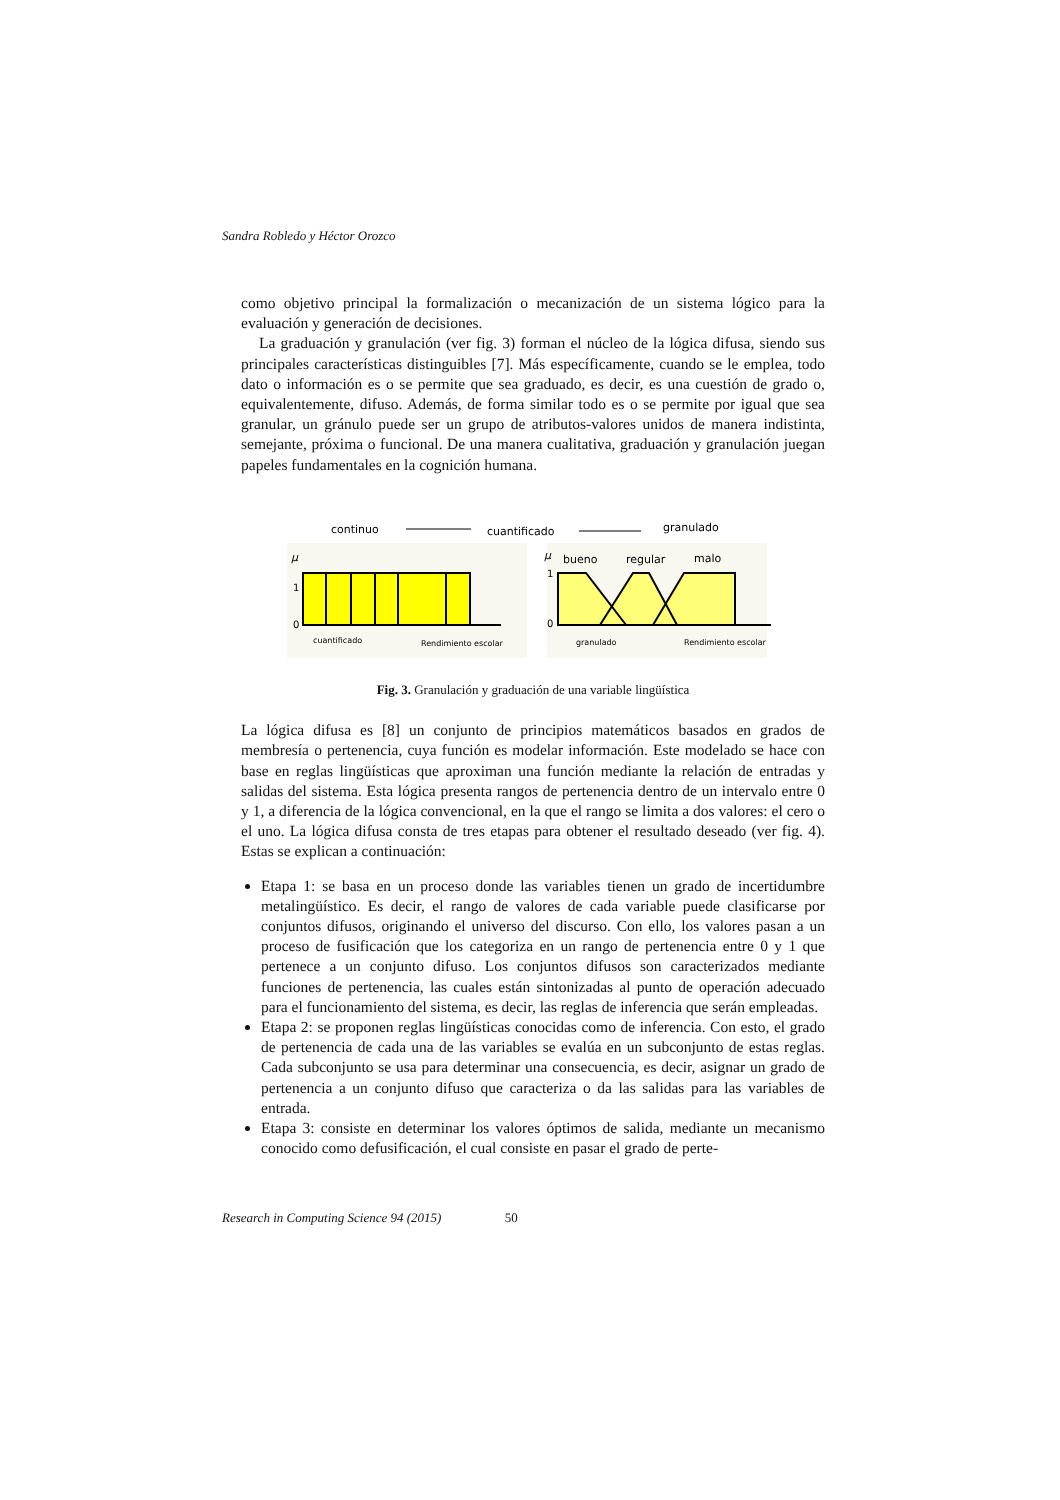Sandra Robledo y Héctor Orozco
como objetivo principal la formalización o mecanización de un sistema lógico para la evaluación y generación de decisiones.
La graduación y granulación (ver fig. 3) forman el núcleo de la lógica difusa, siendo sus principales características distinguibles [7]. Más específicamente, cuando se le emplea, todo dato o información es o se permite que sea graduado, es decir, es una cuestión de grado o, equivalentemente, difuso. Además, de forma similar todo es o se permite por igual que sea granular, un gránulo puede ser un grupo de atributos-valores unidos de manera indistinta, semejante, próxima o funcional. De una manera cualitativa, graduación y granulación juegan papeles fundamentales en la cognición humana.
continuo
cuantificado
granulado
μ
1
0
cuantificado
Rendimiento escolar
μ
1
0
bueno
regular
malo
granulado
Rendimiento escolar
Fig. 3. Granulación y graduación de una variable lingüística
La lógica difusa es [8] un conjunto de principios matemáticos basados en grados de membresía o pertenencia, cuya función es modelar información. Este modelado se hace con base en reglas lingüísticas que aproximan una función mediante la relación de entradas y salidas del sistema. Esta lógica presenta rangos de pertenencia dentro de un intervalo entre 0 y 1, a diferencia de la lógica convencional, en la que el rango se limita a dos valores: el cero o el uno. La lógica difusa consta de tres etapas para obtener el resultado deseado (ver fig. 4). Estas se explican a continuación:
Etapa 1: se basa en un proceso donde las variables tienen un grado de incertidumbre metalingüístico. Es decir, el rango de valores de cada variable puede clasificarse por conjuntos difusos, originando el universo del discurso. Con ello, los valores pasan a un proceso de fusificación que los categoriza en un rango de pertenencia entre 0 y 1 que pertenece a un conjunto difuso. Los conjuntos difusos son caracterizados mediante funciones de pertenencia, las cuales están sintonizadas al punto de operación adecuado para el funcionamiento del sistema, es decir, las reglas de inferencia que serán empleadas.
Etapa 2: se proponen reglas lingüísticas conocidas como de inferencia. Con esto, el grado de pertenencia de cada una de las variables se evalúa en un subconjunto de estas reglas. Cada subconjunto se usa para determinar una consecuencia, es decir, asignar un grado de pertenencia a un conjunto difuso que caracteriza o da las salidas para las variables de entrada.
Etapa 3: consiste en determinar los valores óptimos de salida, mediante un mecanismo conocido como defusificación, el cual consiste en pasar el grado de perte-
Research in Computing Science 94 (2015) 50